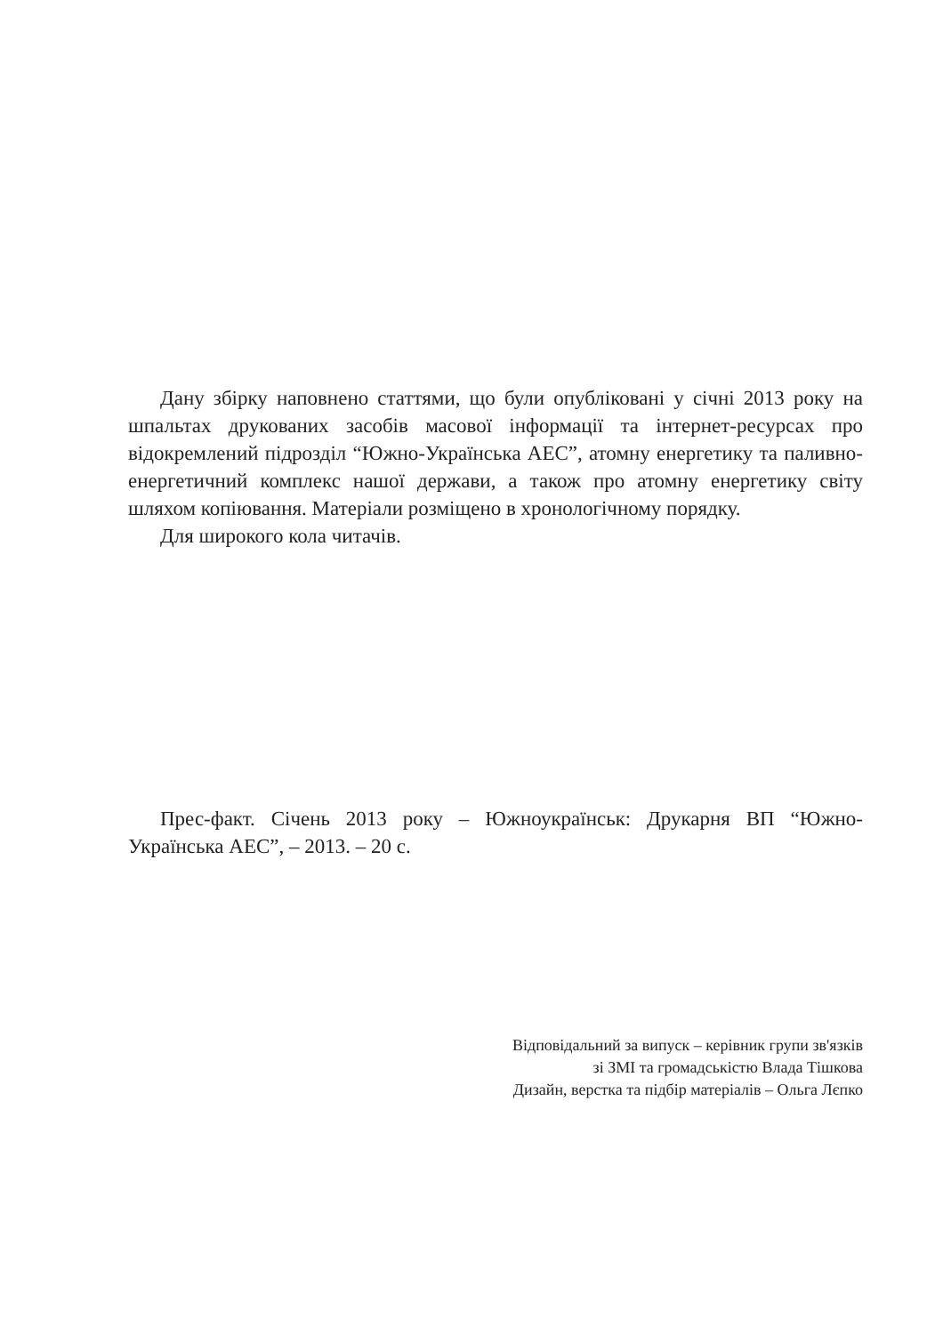Дану збірку наповнено статтями, що були опубліковані у січні 2013 року на шпальтах друкованих засобів масової інформації та інтернет-ресурсах про відокремлений підрозділ “Южно-Українська АЕС”, атомну енергетику та паливно-енергетичний комплекс нашої держави, а також про атомну енергетику світу шляхом копіювання. Матеріали розміщено в хронологічному порядку.
Для широкого кола читачів.
Прес-факт. Січень 2013 року – Южноукраїнськ: Друкарня ВП “Южно-Українська АЕС”, – 2013. – 20 с.
Відповідальний за випуск – керівник групи зв'язків
зі ЗМІ та громадськістю Влада Тішкова
Дизайн, верстка та підбір матеріалів – Ольга Лєпко